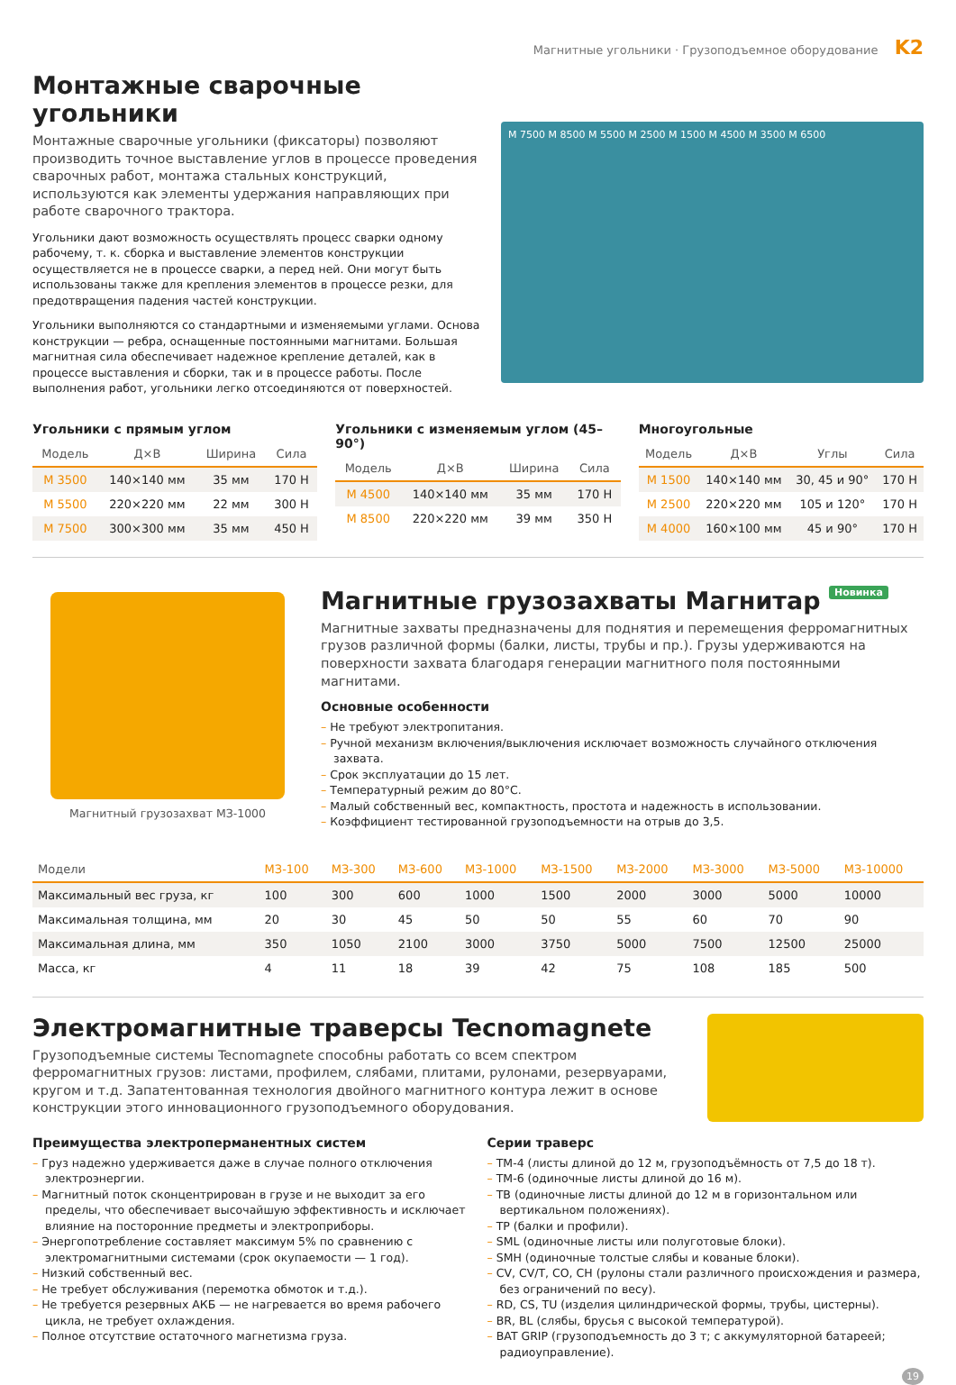Магнитные угольники · Грузоподъемное оборудование K2
Монтажные сварочные угольники
Монтажные сварочные угольники (фиксаторы) позволяют производить точное выставление углов в процессе проведения сварочных работ, монтажа стальных конструкций, используются как элементы удержания направляющих при работе сварочного трактора.
Угольники дают возможность осуществлять процесс сварки одному рабочему, т. к. сборка и выставление элементов конструкции осуществляется не в процессе сварки, а перед ней. Они могут быть использованы также для крепления элементов в процессе резки, для предотвращения падения частей конструкции.
Угольники выполняются со стандартными и изменяемыми углами. Основа конструкции — ребра, оснащенные постоянными магнитами. Большая магнитная сила обеспечивает надежное крепление деталей, как в процессе выставления и сборки, так и в процессе работы. После выполнения работ, угольники легко отсоединяются от поверхностей.
M 7500 M 8500 M 5500 M 2500 M 1500 M 4500 M 3500 M 6500
Угольники с прямым углом
| Модель | Д×В | Ширина | Сила |
| --- | --- | --- | --- |
| M 3500 | 140×140 мм | 35 мм | 170 Н |
| M 5500 | 220×220 мм | 22 мм | 300 Н |
| M 7500 | 300×300 мм | 35 мм | 450 Н |
Угольники с изменяемым углом (45–90°)
| Модель | Д×В | Ширина | Сила |
| --- | --- | --- | --- |
| M 4500 | 140×140 мм | 35 мм | 170 Н |
| M 8500 | 220×220 мм | 39 мм | 350 Н |
Многоугольные
| Модель | Д×В | Углы | Сила |
| --- | --- | --- | --- |
| M 1500 | 140×140 мм | 30, 45 и 90° | 170 Н |
| M 2500 | 220×220 мм | 105 и 120° | 170 Н |
| M 4000 | 160×100 мм | 45 и 90° | 170 Н |
Магнитный грузозахват МЗ-1000
Магнитные грузозахваты Магнитар Новинка
Магнитные захваты предназначены для поднятия и перемещения ферромагнитных грузов различной формы (балки, листы, трубы и пр.). Грузы удерживаются на поверхности захвата благодаря генерации магнитного поля постоянными магнитами.
Основные особенности
– Не требуют электропитания.
– Ручной механизм включения/выключения исключает возможность случайного отключения захвата.
– Срок эксплуатации до 15 лет.
– Температурный режим до 80°С.
– Малый собственный вес, компактность, простота и надежность в использовании.
– Коэффициент тестированной грузоподъемности на отрыв до 3,5.
| Модели | МЗ-100 | МЗ-300 | МЗ-600 | МЗ-1000 | МЗ-1500 | МЗ-2000 | МЗ-3000 | МЗ-5000 | МЗ-10000 |
| --- | --- | --- | --- | --- | --- | --- | --- | --- | --- |
| Максимальный вес груза, кг | 100 | 300 | 600 | 1000 | 1500 | 2000 | 3000 | 5000 | 10000 |
| Максимальная толщина, мм | 20 | 30 | 45 | 50 | 50 | 55 | 60 | 70 | 90 |
| Максимальная длина, мм | 350 | 1050 | 2100 | 3000 | 3750 | 5000 | 7500 | 12500 | 25000 |
| Масса, кг | 4 | 11 | 18 | 39 | 42 | 75 | 108 | 185 | 500 |
Электромагнитные траверсы Tecnomagnete
Грузоподъемные системы Tecnomagnete способны работать со всем спектром ферромагнитных грузов: листами, профилем, слябами, плитами, рулонами, резервуарами, кругом и т.д. Запатентованная технология двойного магнитного контура лежит в основе конструкции этого инновационного грузоподъемного оборудования.
Преимущества электроперманентных систем
– Груз надежно удерживается даже в случае полного отключения электроэнергии.
– Магнитный поток сконцентрирован в грузе и не выходит за его пределы, что обеспечивает высочайшую эффективность и исключает влияние на посторонние предметы и электроприборы.
– Энергопотребление составляет максимум 5% по сравнению с электромагнитными системами (срок окупаемости — 1 год).
– Низкий собственный вес.
– Не требует обслуживания (перемотка обмоток и т.д.).
– Не требуется резервных АКБ — не нагревается во время рабочего цикла, не требует охлаждения.
– Полное отсутствие остаточного магнетизма груза.
Серии траверс
– TM-4 (листы длиной до 12 м, грузоподъёмность от 7,5 до 18 т).
– TM-6 (одиночные листы длиной до 16 м).
– TB (одиночные листы длиной до 12 м в горизонтальном или вертикальном положениях).
– TP (балки и профили).
– SML (одиночные листы или полуготовые блоки).
– SMH (одиночные толстые слябы и кованые блоки).
– CV, CV/T, CO, CH (рулоны стали различного происхождения и размера, без ограничений по весу).
– RD, CS, TU (изделия цилиндрической формы, трубы, цистерны).
– BR, BL (слябы, брусья с высокой температурой).
– BAT GRIP (грузоподъемность до 3 т; с аккумуляторной батареей; радиоуправление).
19